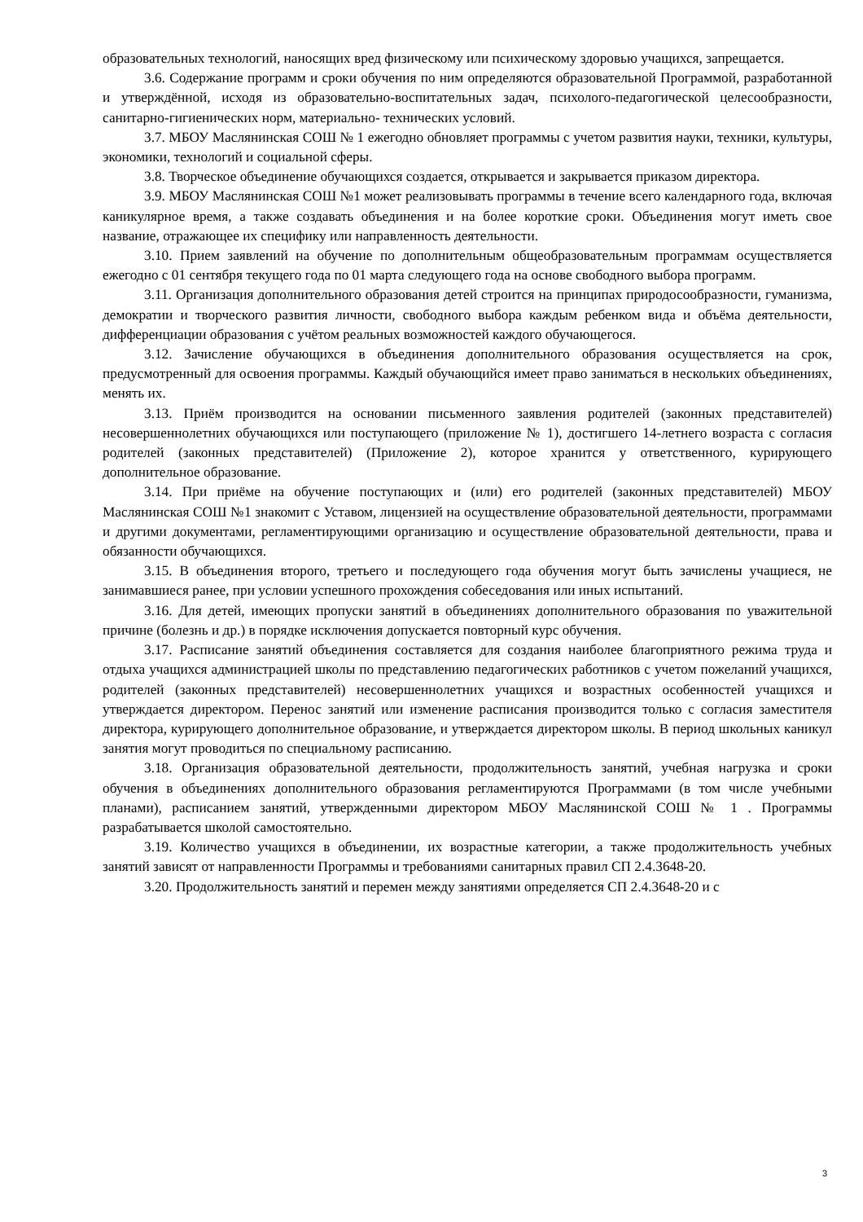образовательных технологий, наносящих вред физическому или психическому здоровью учащихся, запрещается.
3.6. Содержание программ и сроки обучения по ним определяются образовательной Программой, разработанной и утверждённой, исходя из образовательно-воспитательных задач, психолого-педагогической целесообразности, санитарно-гигиенических норм, материально- технических условий.
3.7. МБОУ Маслянинская СОШ № 1 ежегодно обновляет программы с учетом развития науки, техники, культуры, экономики, технологий и социальной сферы.
3.8. Творческое объединение обучающихся создается, открывается и закрывается приказом директора.
3.9. МБОУ Маслянинская СОШ №1 может реализовывать программы в течение всего календарного года, включая каникулярное время, а также создавать объединения и на более короткие сроки. Объединения могут иметь свое название, отражающее их специфику или направленность деятельности.
3.10. Прием заявлений на обучение по дополнительным общеобразовательным программам осуществляется ежегодно с 01 сентября текущего года по 01 марта следующего года на основе свободного выбора программ.
3.11. Организация дополнительного образования детей строится на принципах природосообразности, гуманизма, демократии и творческого развития личности, свободного выбора каждым ребенком вида и объёма деятельности, дифференциации образования с учётом реальных возможностей каждого обучающегося.
3.12. Зачисление обучающихся в объединения дополнительного образования осуществляется на срок, предусмотренный для освоения программы. Каждый обучающийся имеет право заниматься в нескольких объединениях, менять их.
3.13. Приём производится на основании письменного заявления родителей (законных представителей) несовершеннолетних обучающихся или поступающего (приложение № 1), достигшего 14-летнего возраста с согласия родителей (законных представителей) (Приложение 2), которое хранится у ответственного, курирующего дополнительное образование.
3.14. При приёме на обучение поступающих и (или) его родителей (законных представителей) МБОУ Маслянинская СОШ №1 знакомит с Уставом, лицензией на осуществление образовательной деятельности, программами и другими документами, регламентирующими организацию и осуществление образовательной деятельности, права и обязанности обучающихся.
3.15. В объединения второго, третьего и последующего года обучения могут быть зачислены учащиеся, не занимавшиеся ранее, при условии успешного прохождения собеседования или иных испытаний.
3.16. Для детей, имеющих пропуски занятий в объединениях дополнительного образования по уважительной причине (болезнь и др.) в порядке исключения допускается повторный курс обучения.
3.17. Расписание занятий объединения составляется для создания наиболее благоприятного режима труда и отдыха учащихся администрацией школы по представлению педагогических работников с учетом пожеланий учащихся, родителей (законных представителей) несовершеннолетних учащихся и возрастных особенностей учащихся и утверждается директором. Перенос занятий или изменение расписания производится только с согласия заместителя директора, курирующего дополнительное образование, и утверждается директором школы. В период школьных каникул занятия могут проводиться по специальному расписанию.
3.18. Организация образовательной деятельности, продолжительность занятий, учебная нагрузка и сроки обучения в объединениях дополнительного образования регламентируются Программами (в том числе учебными планами), расписанием занятий, утвержденными директором МБОУ Маслянинской СОШ № 1 . Программы разрабатывается школой самостоятельно.
3.19. Количество учащихся в объединении, их возрастные категории, а также продолжительность учебных занятий зависят от направленности Программы и требованиями санитарных правил СП 2.4.3648-20.
3.20. Продолжительность занятий и перемен между занятиями определяется СП 2.4.3648-20 и с
3